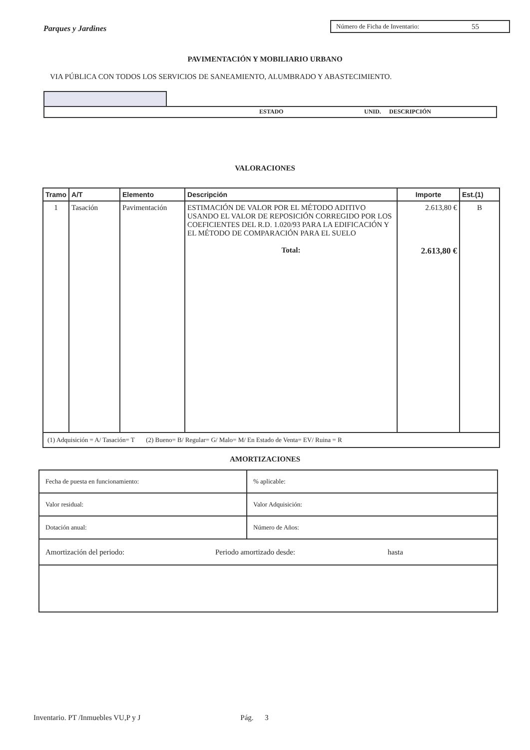Parques y Jardines
Número de Ficha de Inventario: 55
PAVIMENTACIÓN Y MOBILIARIO URBANO
VIA PÚBLICA CON TODOS LOS SERVICIOS DE SANEAMIENTO, ALUMBRADO Y ABASTECIMIENTO.
ESTADO UNID. DESCRIPCIÓN
VALORACIONES
| Tramo | A/T | Elemento | Descripción | Importe | Est.(1) |
| --- | --- | --- | --- | --- | --- |
| 1 | Tasación | Pavimentación | ESTIMACIÓN DE VALOR POR EL MÉTODO ADITIVO USANDO EL VALOR DE REPOSICIÓN CORREGIDO POR LOS COEFICIENTES DEL R.D. 1.020/93 PARA LA EDIFICACIÓN Y EL MÉTODO DE COMPARACIÓN PARA EL SUELO Total: | 2.613,80 € 2.613,80 € | B |
| (1) Adquisición = A/ Tasación= T (2) Bueno= B/ Regular= G/ Malo= M/ En Estado de Venta= EV/ Ruina = R | | | | | |
AMORTIZACIONES
| Fecha de puesta en funcionamiento: | % aplicable: |
| Valor residual: | Valor Adquisición: |
| Dotación anual: | Número de Años: |
| Amortización del periodo: Periodo amortizado desde: hasta | |
Inventario. PT /Inmuebles VU,P y J Pág. 3